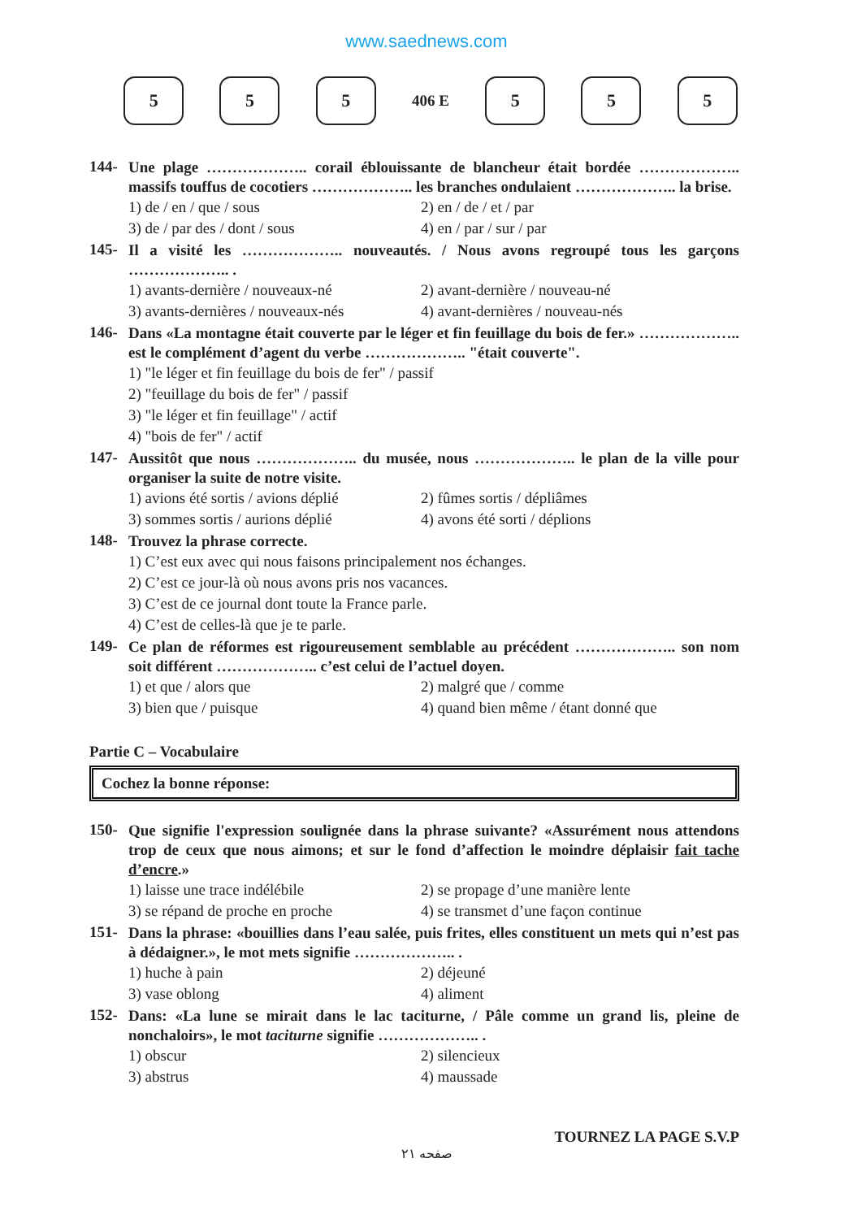www.saednews.com
5 5 5
406 E
5 5 5
144-
Une plage ……………….. corail éblouissante de blancheur était bordée ……………….. massifs touffus de cocotiers ……………….. les branches ondulaient ……………….. la brise.
1) de / en / que / sous
2) en / de / et / par
3) de / par des / dont / sous
4) en / par / sur / par
145-
Il a visité les ……………….. nouveautés. / Nous avons regroupé tous les garçons ……………….. .
1) avants-dernière / nouveaux-né
2) avant-dernière / nouveau-né
3) avants-dernières / nouveaux-nés
4) avant-dernières / nouveau-nés
146-
Dans «La montagne était couverte par le léger et fin feuillage du bois de fer.» ……………….. est le complément d’agent du verbe ……………….. "était couverte".
1) "le léger et fin feuillage du bois de fer" / passif
2) "feuillage du bois de fer" / passif
3) "le léger et fin feuillage" / actif
4) "bois de fer" / actif
147-
Aussitôt que nous ……………….. du musée, nous ……………….. le plan de la ville pour organiser la suite de notre visite.
1) avions été sortis / avions déplié
2) fûmes sortis / dépliâmes
3) sommes sortis / aurions déplié
4) avons été sorti / déplions
148-
Trouvez la phrase correcte.
1) C’est eux avec qui nous faisons principalement nos échanges.
2) C’est ce jour-là où nous avons pris nos vacances.
3) C’est de ce journal dont toute la France parle.
4) C’est de celles-là que je te parle.
149-
Ce plan de réformes est rigoureusement semblable au précédent ……………….. son nom soit différent ……………….. c’est celui de l’actuel doyen.
1) et que / alors que
2) malgré que / comme
3) bien que / puisque
4) quand bien même / étant donné que
Partie C – Vocabulaire
Cochez la bonne réponse:
150-
Que signifie l'expression soulignée dans la phrase suivante? «Assurément nous attendons trop de ceux que nous aimons; et sur le fond d’affection le moindre déplaisir fait tache d’encre.»
1) laisse une trace indélébile
2) se propage d’une manière lente
3) se répand de proche en proche
4) se transmet d’une façon continue
151-
Dans la phrase: «bouillies dans l’eau salée, puis frites, elles constituent un mets qui n’est pas à dédaigner.», le mot mets signifie ……………….. .
1) huche à pain
2) déjeuné
3) vase oblong
4) aliment
152-
Dans: «La lune se mirait dans le lac taciturne, / Pâle comme un grand lis, pleine de nonchaloirs», le mot taciturne signifie ……………….. .
1) obscur
2) silencieux
3) abstrus
4) maussade
TOURNEZ LA PAGE S.V.P
صفحه ۲۱